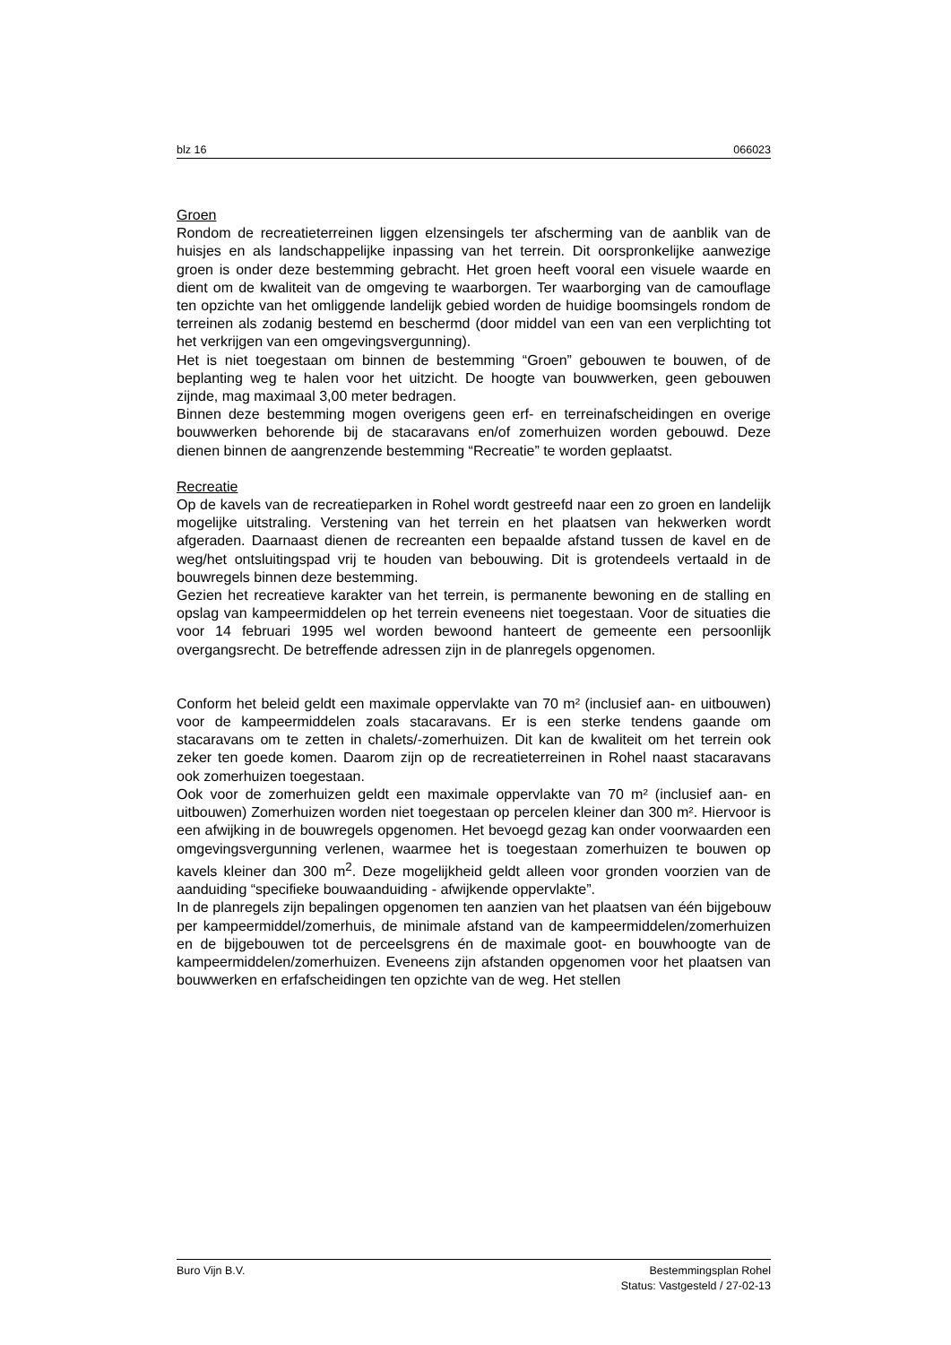blz 16 066023
Groen
Rondom de recreatieterreinen liggen elzensingels ter afscherming van de aanblik van de huisjes en als landschappelijke inpassing van het terrein. Dit oorspronkelijke aanwezige groen is onder deze bestemming gebracht. Het groen heeft vooral een visuele waarde en dient om de kwaliteit van de omgeving te waarborgen. Ter waarborging van de camouflage ten opzichte van het omliggende landelijk gebied worden de huidige boomsingels rondom de terreinen als zodanig bestemd en beschermd (door middel van een van een verplichting tot het verkrijgen van een omgevingsvergunning).
Het is niet toegestaan om binnen de bestemming “Groen” gebouwen te bouwen, of de beplanting weg te halen voor het uitzicht. De hoogte van bouwwerken, geen gebouwen zijnde, mag maximaal 3,00 meter bedragen.
Binnen deze bestemming mogen overigens geen erf- en terreinafscheidingen en overige bouwwerken behorende bij de stacaravans en/of zomerhuizen worden gebouwd. Deze dienen binnen de aangrenzende bestemming “Recreatie” te worden geplaatst.
Recreatie
Op de kavels van de recreatieparken in Rohel wordt gestreefd naar een zo groen en landelijk mogelijke uitstraling. Verstening van het terrein en het plaatsen van hekwerken wordt afgeraden. Daarnaast dienen de recreanten een bepaalde afstand tussen de kavel en de weg/het ontsluitingspad vrij te houden van bebouwing. Dit is grotendeels vertaald in de bouwregels binnen deze bestemming.
Gezien het recreatieve karakter van het terrein, is permanente bewoning en de stalling en opslag van kampeermiddelen op het terrein eveneens niet toegestaan. Voor de situaties die voor 14 februari 1995 wel worden bewoond hanteert de gemeente een persoonlijk overgangsrecht. De betreffende adressen zijn in de planregels opgenomen.
Conform het beleid geldt een maximale oppervlakte van 70 m² (inclusief aan- en uitbouwen) voor de kampeermiddelen zoals stacaravans. Er is een sterke tendens gaande om stacaravans om te zetten in chalets/-zomerhuizen. Dit kan de kwaliteit om het terrein ook zeker ten goede komen. Daarom zijn op de recreatieterreinen in Rohel naast stacaravans ook zomerhuizen toegestaan.
Ook voor de zomerhuizen geldt een maximale oppervlakte van 70 m² (inclusief aan- en uitbouwen) Zomerhuizen worden niet toegestaan op percelen kleiner dan 300 m². Hiervoor is een afwijking in de bouwregels opgenomen. Het bevoegd gezag kan onder voorwaarden een omgevingsvergunning verlenen, waarmee het is toegestaan zomerhuizen te bouwen op kavels kleiner dan 300 m<sup>2</sup>. Deze mogelijkheid geldt alleen voor gronden voorzien van de aanduiding “specifieke bouwaanduiding - afwijkende oppervlakte”.
In de planregels zijn bepalingen opgenomen ten aanzien van het plaatsen van één bijgebouw per kampeermiddel/zomerhuis, de minimale afstand van de kampeermiddelen/zomerhuizen en de bijgebouwen tot de perceelsgrens én de maximale goot- en bouwhoogte van de kampeermiddelen/zomerhuizen. Eveneens zijn afstanden opgenomen voor het plaatsen van bouwwerken en erfafscheidingen ten opzichte van de weg. Het stellen
Buro Vijn B.V. Bestemmingsplan Rohel
Status: Vastgesteld / 27-02-13